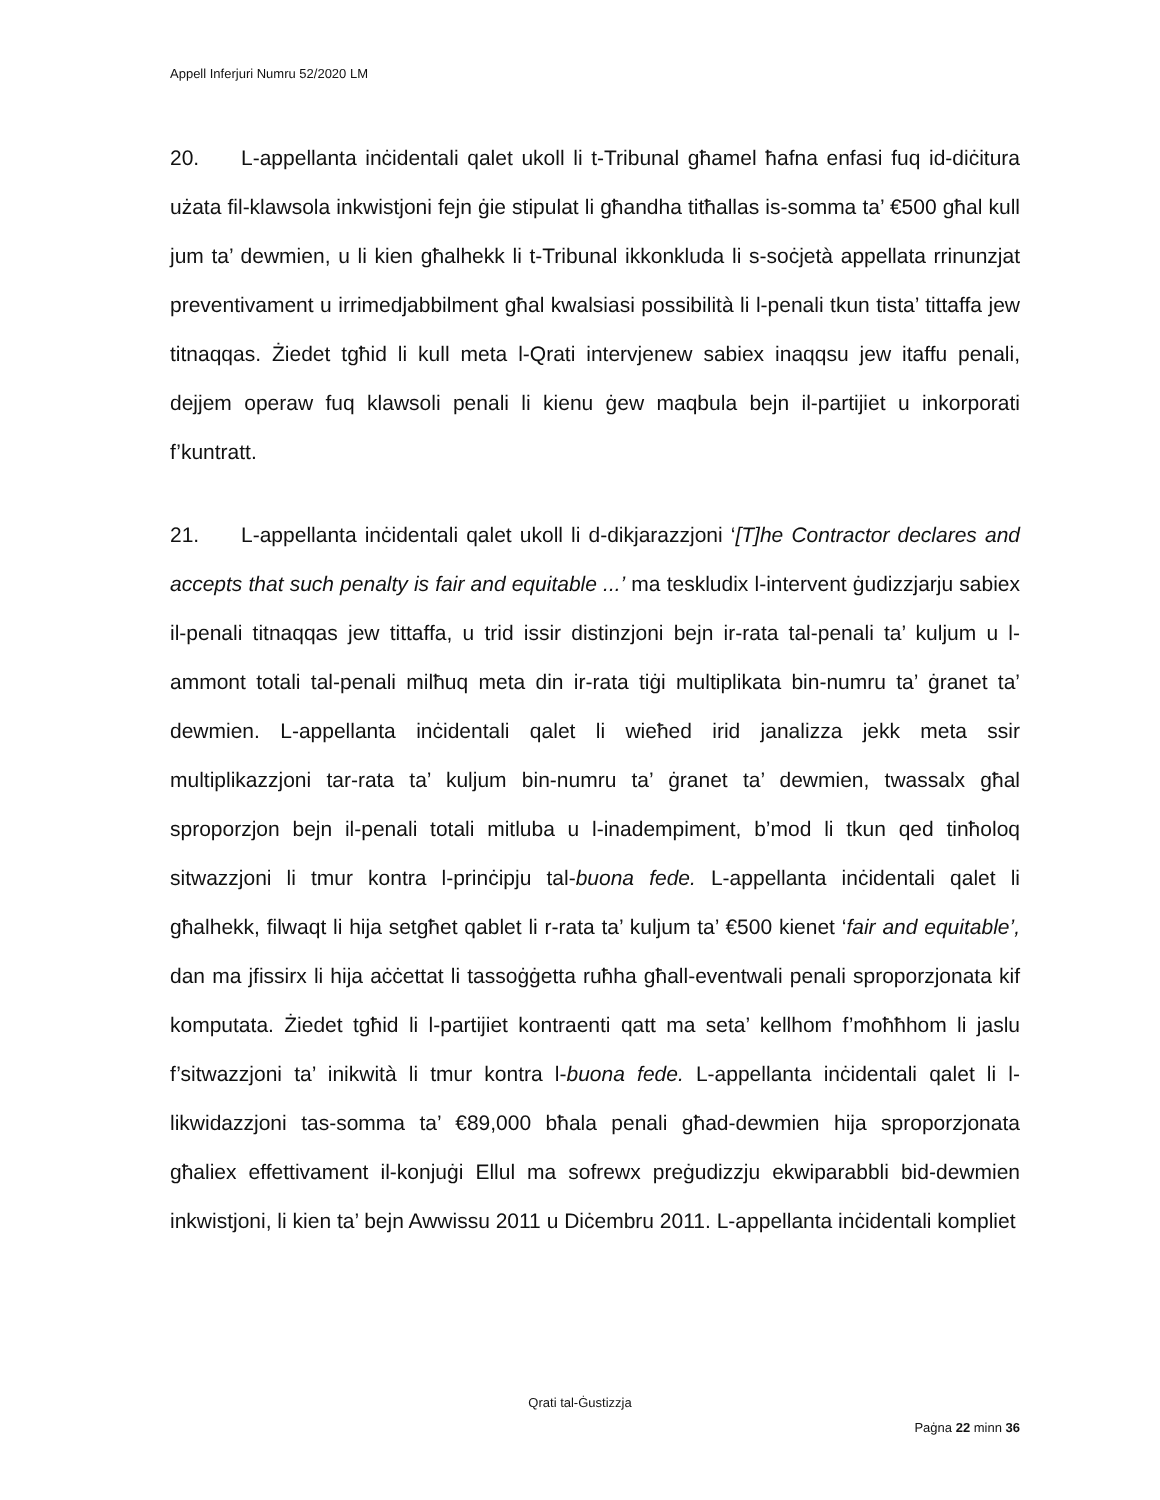Appell Inferjuri Numru 52/2020 LM
20. L-appellanta inċidentali qalet ukoll li t-Tribunal għamel ħafna enfasi fuq id-diċitura użata fil-klawsola inkwistjoni fejn ġie stipulat li għandha titħallas is-somma ta’ €500 għal kull jum ta’ dewmien, u li kien għalhekk li t-Tribunal ikkonkluda li s-soċjetà appellata rrinunzjat preventivament u irrimedjabbilment għal kwalsiasi possibilità li l-penali tkun tista’ tittaffa jew titnaqqas. Żiedet tgħid li kull meta l-Qrati intervjenew sabiex inaqqsu jew itaffu penali, dejjem operaw fuq klawsoli penali li kienu ġew maqbula bejn il-partijiet u inkorporati f’kuntratt.
21. L-appellanta inċidentali qalet ukoll li d-dikjarazzjoni ‘[T]he Contractor declares and accepts that such penalty is fair and equitable ...’ ma teskludix l-intervent ġudizzjarju sabiex il-penali titnaqqas jew tittaffa, u trid issir distinzjoni bejn ir-rata tal-penali ta’ kuljum u l-ammont totali tal-penali milħuq meta din ir-rata tiġi multiplikata bin-numru ta’ ġranet ta’ dewmien. L-appellanta inċidentali qalet li wieħed irid janalizza jekk meta ssir multiplikazzjoni tar-rata ta’ kuljum bin-numru ta’ ġranet ta’ dewmien, twassalx għal sproporzjon bejn il-penali totali mitluba u l-inadempiment, b’mod li tkun qed tinħoloq sitwazzjoni li tmur kontra l-prinċipju tal-buona fede. L-appellanta inċidentali qalet li għalhekk, filwaqt li hija setgħet qablet li r-rata ta’ kuljum ta’ €500 kienet ‘fair and equitable’, dan ma jfissirx li hija aċċettat li tassoġġetta ruħha għall-eventwali penali sproporzjonata kif komputata. Żiedet tgħid li l-partijiet kontraenti qatt ma seta’ kellhom f’moħħhom li jaslu f’sitwazzjoni ta’ inikwità li tmur kontra l-buona fede. L-appellanta inċidentali qalet li l-likwidazzjoni tas-somma ta’ €89,000 bħala penali għad-dewmien hija sproporzjonata għaliex effettivament il-konjuġi Ellul ma sofrewx preġudizzju ekwiparabbli bid-dewmien inkwistjoni, li kien ta’ bejn Awwissu 2011 u Diċembru 2011. L-appellanta inċidentali kompliet
Qrati tal-Ġustizzja
Paġna 22 minn 36